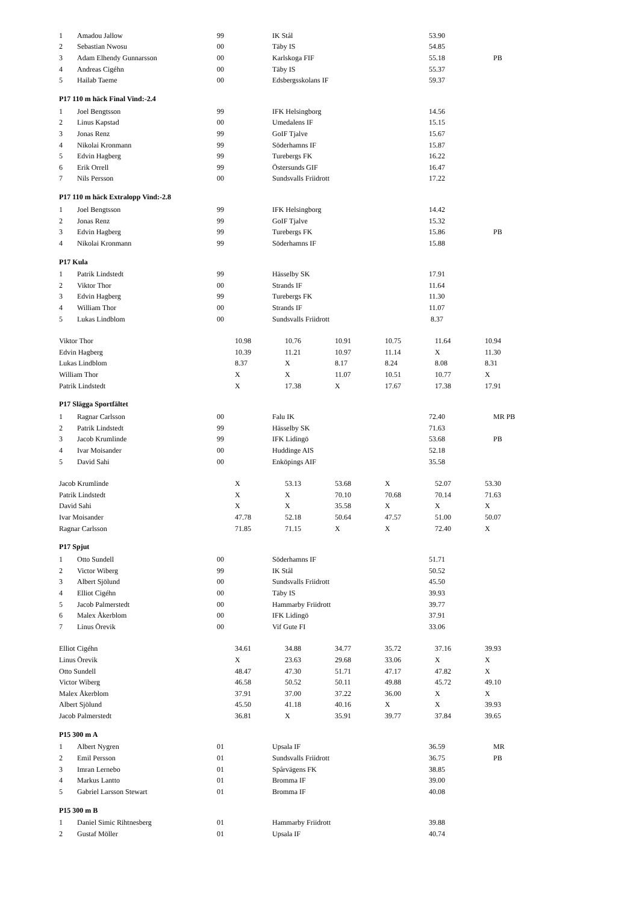| 1 | Amadou Jallow | 99 | IK Stål | 53.90 | |
| 2 | Sebastian Nwosu | 00 | Täby IS | 54.85 | |
| 3 | Adam Elhendy Gunnarsson | 00 | Karlskoga FIF | 55.18 | PB |
| 4 | Andreas Cigéhn | 00 | Täby IS | 55.37 | |
| 5 | Hailab Taeme | 00 | Edsbergsskolans IF | 59.37 | |
P17 110 m häck Final Vind:-2.4
| 1 | Joel Bengtsson | 99 | IFK Helsingborg | 14.56 | |
| 2 | Linus Kapstad | 00 | Umedalens IF | 15.15 | |
| 3 | Jonas Renz | 99 | GoIF Tjalve | 15.67 | |
| 4 | Nikolai Kronmann | 99 | Söderhamns IF | 15.87 | |
| 5 | Edvin Hagberg | 99 | Turebergs FK | 16.22 | |
| 6 | Erik Orrell | 99 | Östersunds GIF | 16.47 | |
| 7 | Nils Persson | 00 | Sundsvalls Friidrott | 17.22 | |
P17 110 m häck Extralopp Vind:-2.8
| 1 | Joel Bengtsson | 99 | IFK Helsingborg | 14.42 | |
| 2 | Jonas Renz | 99 | GoIF Tjalve | 15.32 | |
| 3 | Edvin Hagberg | 99 | Turebergs FK | 15.86 | PB |
| 4 | Nikolai Kronmann | 99 | Söderhamns IF | 15.88 | |
P17 Kula
| 1 | Patrik Lindstedt | 99 | Hässelby SK | 17.91 | |
| 2 | Viktor Thor | 00 | Strands IF | 11.64 | |
| 3 | Edvin Hagberg | 99 | Turebergs FK | 11.30 | |
| 4 | William Thor | 00 | Strands IF | 11.07 | |
| 5 | Lukas Lindblom | 00 | Sundsvalls Friidrott | 8.37 | |
| Viktor Thor | 10.98 | 10.76 | 10.91 | 10.75 | 11.64 | 10.94 |
| Edvin Hagberg | 10.39 | 11.21 | 10.97 | 11.14 | X | 11.30 |
| Lukas Lindblom | 8.37 | X | 8.17 | 8.24 | 8.08 | 8.31 |
| William Thor | X | X | 11.07 | 10.51 | 10.77 | X |
| Patrik Lindstedt | X | 17.38 | X | 17.67 | 17.38 | 17.91 |
P17 Slägga Sportfältet
| 1 | Ragnar Carlsson | 00 | Falu IK | 72.40 | MR PB |
| 2 | Patrik Lindstedt | 99 | Hässelby SK | 71.63 | |
| 3 | Jacob Krumlinde | 99 | IFK Lidingö | 53.68 | PB |
| 4 | Ivar Moisander | 00 | Huddinge AIS | 52.18 | |
| 5 | David Sahi | 00 | Enköpings AIF | 35.58 | |
| Jacob Krumlinde | X | 53.13 | 53.68 | X | 52.07 | 53.30 |
| Patrik Lindstedt | X | X | 70.10 | 70.68 | 70.14 | 71.63 |
| David Sahi | X | X | 35.58 | X | X | X |
| Ivar Moisander | 47.78 | 52.18 | 50.64 | 47.57 | 51.00 | 50.07 |
| Ragnar Carlsson | 71.85 | 71.15 | X | X | 72.40 | X |
P17 Spjut
| 1 | Otto Sundell | 00 | Söderhamns IF | 51.71 | |
| 2 | Victor Wiberg | 99 | IK Stål | 50.52 | |
| 3 | Albert Sjölund | 00 | Sundsvalls Friidrott | 45.50 | |
| 4 | Elliot Cigéhn | 00 | Täby IS | 39.93 | |
| 5 | Jacob Palmerstedt | 00 | Hammarby Friidrott | 39.77 | |
| 6 | Malex Åkerblom | 00 | IFK Lidingö | 37.91 | |
| 7 | Linus Örevik | 00 | Vif Gute FI | 33.06 | |
| Elliot Cigéhn | 34.61 | 34.88 | 34.77 | 35.72 | 37.16 | 39.93 |
| Linus Örevik | X | 23.63 | 29.68 | 33.06 | X | X |
| Otto Sundell | 48.47 | 47.30 | 51.71 | 47.17 | 47.82 | X |
| Victor Wiberg | 46.58 | 50.52 | 50.11 | 49.88 | 45.72 | 49.10 |
| Malex Åkerblom | 37.91 | 37.00 | 37.22 | 36.00 | X | X |
| Albert Sjölund | 45.50 | 41.18 | 40.16 | X | X | 39.93 |
| Jacob Palmerstedt | 36.81 | X | 35.91 | 39.77 | 37.84 | 39.65 |
P15 300 m A
| 1 | Albert Nygren | 01 | Upsala IF | 36.59 | MR |
| 2 | Emil Persson | 01 | Sundsvalls Friidrott | 36.75 | PB |
| 3 | Imran Lernebo | 01 | Spårvägens FK | 38.85 | |
| 4 | Markus Lantto | 01 | Bromma IF | 39.00 | |
| 5 | Gabriel Larsson Stewart | 01 | Bromma IF | 40.08 | |
P15 300 m B
| 1 | Daniel Simic Rihtnesberg | 01 | Hammarby Friidrott | 39.88 | |
| 2 | Gustaf Möller | 01 | Upsala IF | 40.74 | |